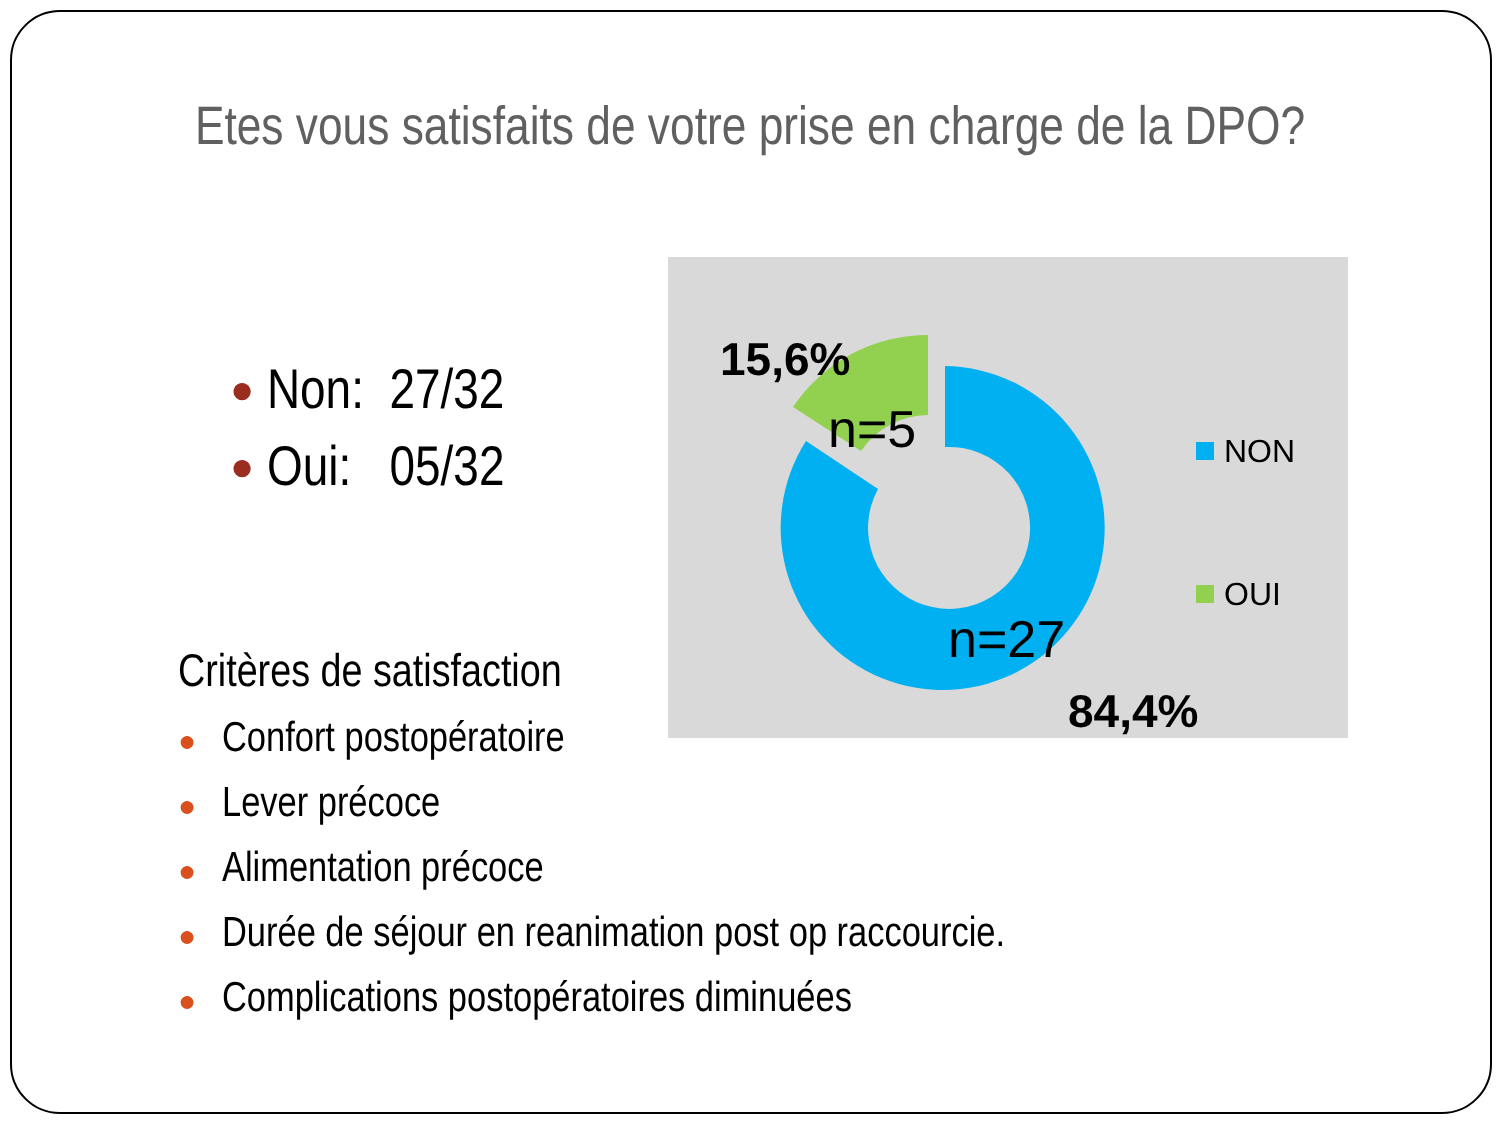Etes vous satisfaits de votre prise en charge de la DPO?
● Non: 27/32
● Oui: 05/32
15,6%
n=5
n=27
84,4%
NON
OUI
Critères de satisfaction
● Confort postopératoire
● Lever précoce
● Alimentation précoce
● Durée de séjour en reanimation post op raccourcie.
● Complications postopératoires diminuées